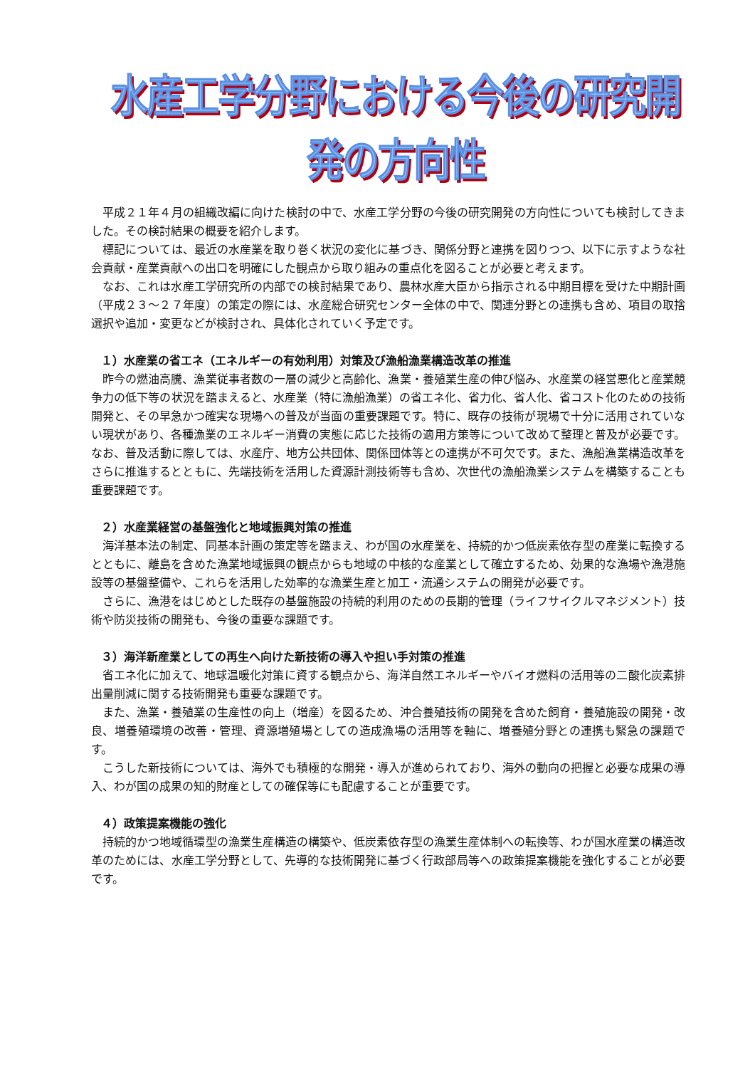水産工学分野における今後の研究開発の方向性
平成２１年４月の組織改編に向けた検討の中で、水産工学分野の今後の研究開発の方向性についても検討してきました。その検討結果の概要を紹介します。
標記については、最近の水産業を取り巻く状況の変化に基づき、関係分野と連携を図りつつ、以下に示すような社会貢献・産業貢献への出口を明確にした観点から取り組みの重点化を図ることが必要と考えます。
なお、これは水産工学研究所の内部での検討結果であり、農林水産大臣から指示される中期目標を受けた中期計画（平成２３～２７年度）の策定の際には、水産総合研究センター全体の中で、関連分野との連携も含め、項目の取捨選択や追加・変更などが検討され、具体化されていく予定です。
１）水産業の省エネ（エネルギーの有効利用）対策及び漁船漁業構造改革の推進
昨今の燃油高騰、漁業従事者数の一層の減少と高齢化、漁業・養殖業生産の伸び悩み、水産業の経営悪化と産業競争力の低下等の状況を踏まえると、水産業（特に漁船漁業）の省エネ化、省力化、省人化、省コスト化のための技術開発と、その早急かつ確実な現場への普及が当面の重要課題です。特に、既存の技術が現場で十分に活用されていない現状があり、各種漁業のエネルギー消費の実態に応じた技術の適用方策等について改めて整理と普及が必要です。なお、普及活動に際しては、水産庁、地方公共団体、関係団体等との連携が不可欠です。また、漁船漁業構造改革をさらに推進するとともに、先端技術を活用した資源計測技術等も含め、次世代の漁船漁業システムを構築することも重要課題です。
２）水産業経営の基盤強化と地域振興対策の推進
海洋基本法の制定、同基本計画の策定等を踏まえ、わが国の水産業を、持続的かつ低炭素依存型の産業に転換するとともに、離島を含めた漁業地域振興の観点からも地域の中核的な産業として確立するため、効果的な漁場や漁港施設等の基盤整備や、これらを活用した効率的な漁業生産と加工・流通システムの開発が必要です。
さらに、漁港をはじめとした既存の基盤施設の持続的利用のための長期的管理（ライフサイクルマネジメント）技術や防災技術の開発も、今後の重要な課題です。
３）海洋新産業としての再生へ向けた新技術の導入や担い手対策の推進
省エネ化に加えて、地球温暖化対策に資する観点から、海洋自然エネルギーやバイオ燃料の活用等の二酸化炭素排出量削減に関する技術開発も重要な課題です。
また、漁業・養殖業の生産性の向上（増産）を図るため、沖合養殖技術の開発を含めた飼育・養殖施設の開発・改良、増養殖環境の改善・管理、資源増殖場としての造成漁場の活用等を軸に、増養殖分野との連携も緊急の課題です。
こうした新技術については、海外でも積極的な開発・導入が進められており、海外の動向の把握と必要な成果の導入、わが国の成果の知的財産としての確保等にも配慮することが重要です。
４）政策提案機能の強化
持続的かつ地域循環型の漁業生産構造の構築や、低炭素依存型の漁業生産体制への転換等、わが国水産業の構造改革のためには、水産工学分野として、先導的な技術開発に基づく行政部局等への政策提案機能を強化することが必要です。